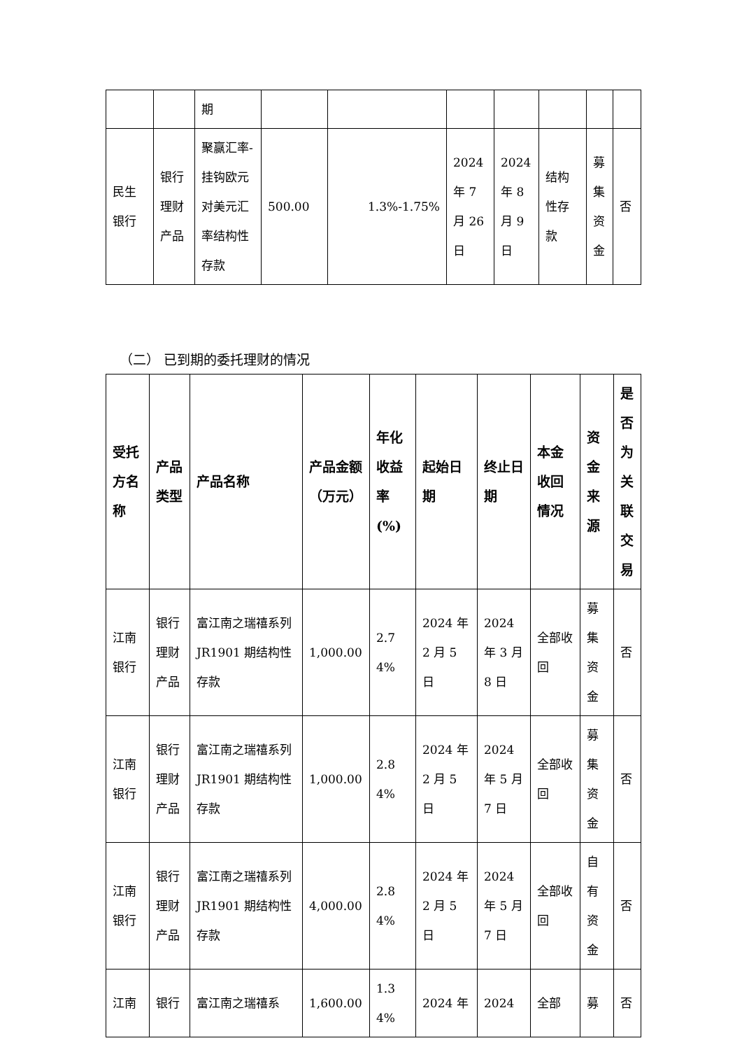| | | 期 | | | | | | | |
| 民生银行 | 银行理财产品 | 聚赢汇率-挂钩欧元对美元汇率结构性存款 | 500.00 | 1.3%-1.75% | 2024 年 7 月 26 日 | 2024 年 8 月 9 日 | 结构性存款 | 募集资金 | 否 |
（二） 已到期的委托理财的情况
| 受托方名称 | 产品类型 | 产品名称 | 产品金额（万元） | 年化收益率(%) | 起始日期 | 终止日期 | 本金收回情况 | 资金来源 | 是否为关联交易 |
| --- | --- | --- | --- | --- | --- | --- | --- | --- | --- |
| 江南银行 | 银行理财产品 | 富江南之瑞禧系列 JR1901 期结构性存款 | 1,000.00 | 2.74% | 2024 年 2 月 5 日 | 2024 年 3 月 8 日 | 全部收回 | 募集资金 | 否 |
| 江南银行 | 银行理财产品 | 富江南之瑞禧系列 JR1901 期结构性存款 | 1,000.00 | 2.84% | 2024 年 2 月 5 日 | 2024 年 5 月 7 日 | 全部收回 | 募集资金 | 否 |
| 江南银行 | 银行理财产品 | 富江南之瑞禧系列 JR1901 期结构性存款 | 4,000.00 | 2.84% | 2024 年 2 月 5 日 | 2024 年 5 月 7 日 | 全部收回 | 自有资金 | 否 |
| 江南 | 银行 | 富江南之瑞禧系 | 1,600.00 | 1.34% | 2024 年 | 2024 | 全部 | 募 | 否 |